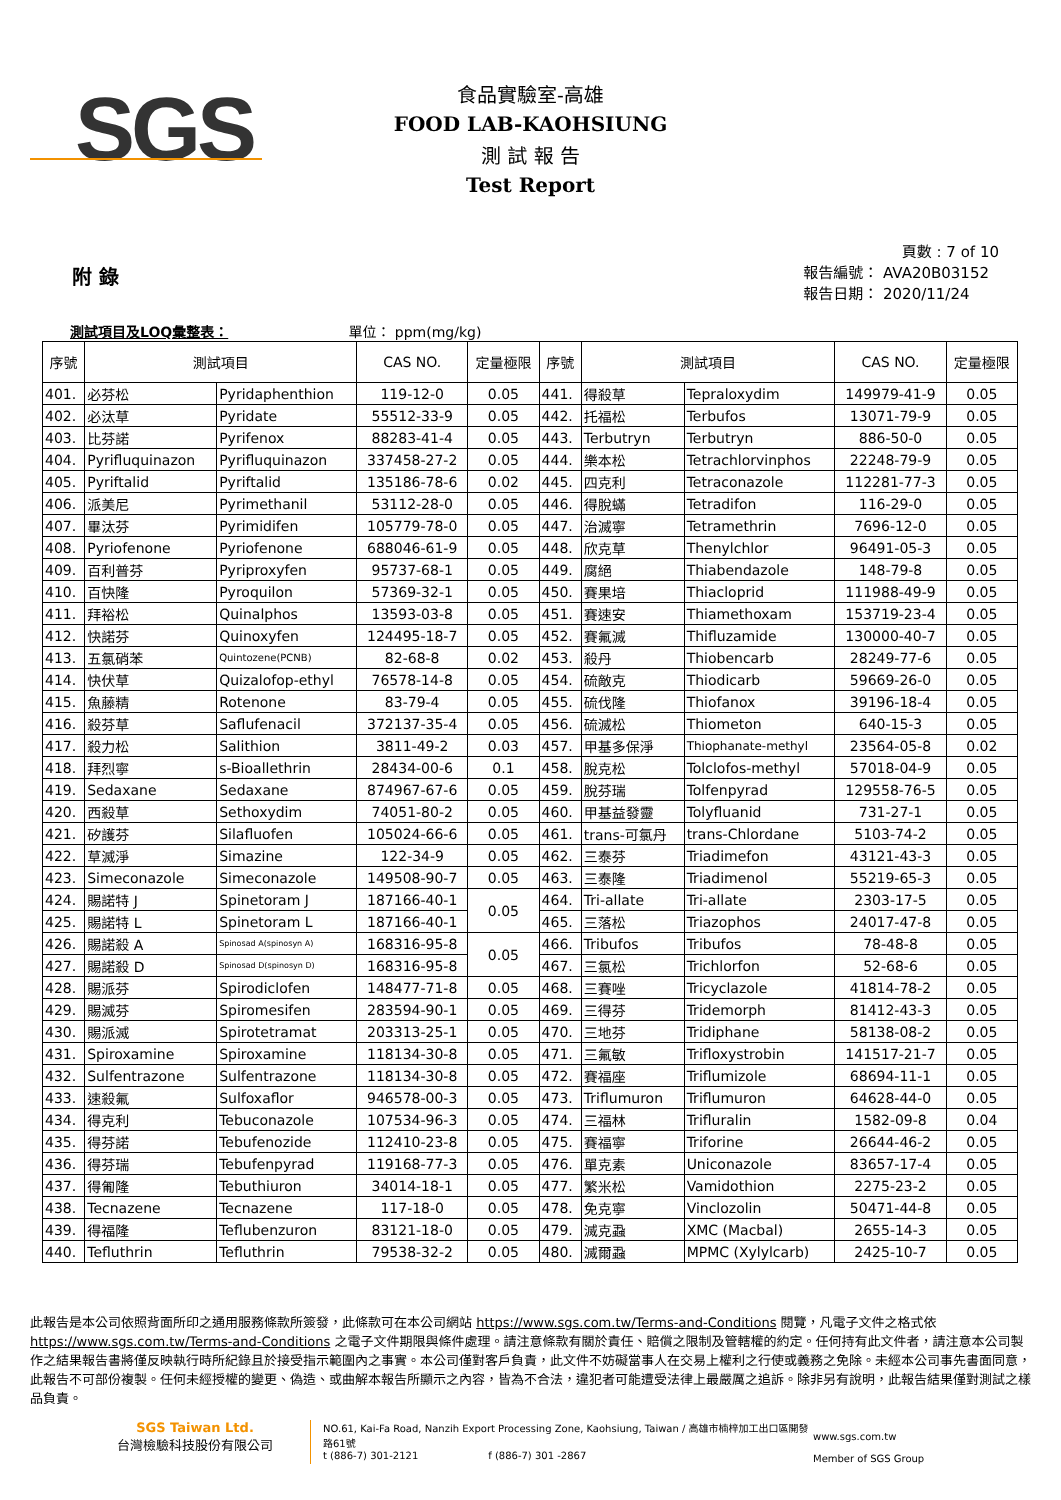SGS
食品實驗室-高雄
FOOD LAB-KAOHSIUNG
測 試 報 告
Test Report
頁數 : 7 of 10
附 錄
報告編號： AVA20B03152
報告日期： 2020/11/24
測試項目及LOQ彙整表： 單位： ppm(mg/kg)
| 序號 | 測試項目 | | CAS NO. | 定量極限 | 序號 | 測試項目 | | CAS NO. | 定量極限 |
| --- | --- | --- | --- | --- | --- | --- | --- | --- | --- |
| 401. | 必芬松 | Pyridaphenthion | 119-12-0 | 0.05 | 441. | 得殺草 | Tepraloxydim | 149979-41-9 | 0.05 |
| 402. | 必汰草 | Pyridate | 55512-33-9 | 0.05 | 442. | 托福松 | Terbufos | 13071-79-9 | 0.05 |
| 403. | 比芬諾 | Pyrifenox | 88283-41-4 | 0.05 | 443. | Terbutryn | Terbutryn | 886-50-0 | 0.05 |
| 404. | Pyrifluquinazon | Pyrifluquinazon | 337458-27-2 | 0.05 | 444. | 樂本松 | Tetrachlorvinphos | 22248-79-9 | 0.05 |
| 405. | Pyriftalid | Pyriftalid | 135186-78-6 | 0.02 | 445. | 四克利 | Tetraconazole | 112281-77-3 | 0.05 |
| 406. | 派美尼 | Pyrimethanil | 53112-28-0 | 0.05 | 446. | 得脫蟎 | Tetradifon | 116-29-0 | 0.05 |
| 407. | 畢汰芬 | Pyrimidifen | 105779-78-0 | 0.05 | 447. | 治滅寧 | Tetramethrin | 7696-12-0 | 0.05 |
| 408. | Pyriofenone | Pyriofenone | 688046-61-9 | 0.05 | 448. | 欣克草 | Thenylchlor | 96491-05-3 | 0.05 |
| 409. | 百利普芬 | Pyriproxyfen | 95737-68-1 | 0.05 | 449. | 腐絕 | Thiabendazole | 148-79-8 | 0.05 |
| 410. | 百快隆 | Pyroquilon | 57369-32-1 | 0.05 | 450. | 賽果培 | Thiacloprid | 111988-49-9 | 0.05 |
| 411. | 拜裕松 | Quinalphos | 13593-03-8 | 0.05 | 451. | 賽速安 | Thiamethoxam | 153719-23-4 | 0.05 |
| 412. | 快諾芬 | Quinoxyfen | 124495-18-7 | 0.05 | 452. | 賽氟滅 | Thifluzamide | 130000-40-7 | 0.05 |
| 413. | 五氯硝苯 | Quintozene(PCNB) | 82-68-8 | 0.02 | 453. | 殺丹 | Thiobencarb | 28249-77-6 | 0.05 |
| 414. | 快伏草 | Quizalofop-ethyl | 76578-14-8 | 0.05 | 454. | 硫敵克 | Thiodicarb | 59669-26-0 | 0.05 |
| 415. | 魚藤精 | Rotenone | 83-79-4 | 0.05 | 455. | 硫伐隆 | Thiofanox | 39196-18-4 | 0.05 |
| 416. | 殺芬草 | Saflufenacil | 372137-35-4 | 0.05 | 456. | 硫滅松 | Thiometon | 640-15-3 | 0.05 |
| 417. | 殺力松 | Salithion | 3811-49-2 | 0.03 | 457. | 甲基多保淨 | Thiophanate-methyl | 23564-05-8 | 0.02 |
| 418. | 拜烈寧 | s-Bioallethrin | 28434-00-6 | 0.1 | 458. | 脫克松 | Tolclofos-methyl | 57018-04-9 | 0.05 |
| 419. | Sedaxane | Sedaxane | 874967-67-6 | 0.05 | 459. | 脫芬瑞 | Tolfenpyrad | 129558-76-5 | 0.05 |
| 420. | 西殺草 | Sethoxydim | 74051-80-2 | 0.05 | 460. | 甲基益發靈 | Tolyfluanid | 731-27-1 | 0.05 |
| 421. | 矽護芬 | Silafluofen | 105024-66-6 | 0.05 | 461. | trans-可氯丹 | trans-Chlordane | 5103-74-2 | 0.05 |
| 422. | 草滅淨 | Simazine | 122-34-9 | 0.05 | 462. | 三泰芬 | Triadimefon | 43121-43-3 | 0.05 |
| 423. | Simeconazole | Simeconazole | 149508-90-7 | 0.05 | 463. | 三泰隆 | Triadimenol | 55219-65-3 | 0.05 |
| 424. | 賜諾特 J | Spinetoram J | 187166-40-1 | 0.05 | 464. | Tri-allate | Tri-allate | 2303-17-5 | 0.05 |
| 425. | 賜諾特 L | Spinetoram L | 187166-40-1 | | 465. | 三落松 | Triazophos | 24017-47-8 | 0.05 |
| 426. | 賜諾殺 A | Spinosad A(spinosyn A) | 168316-95-8 | 0.05 | 466. | Tribufos | Tribufos | 78-48-8 | 0.05 |
| 427. | 賜諾殺 D | Spinosad D(spinosyn D) | 168316-95-8 | | 467. | 三氯松 | Trichlorfon | 52-68-6 | 0.05 |
| 428. | 賜派芬 | Spirodiclofen | 148477-71-8 | 0.05 | 468. | 三賽唑 | Tricyclazole | 41814-78-2 | 0.05 |
| 429. | 賜滅芬 | Spiromesifen | 283594-90-1 | 0.05 | 469. | 三得芬 | Tridemorph | 81412-43-3 | 0.05 |
| 430. | 賜派滅 | Spirotetramat | 203313-25-1 | 0.05 | 470. | 三地芬 | Tridiphane | 58138-08-2 | 0.05 |
| 431. | Spiroxamine | Spiroxamine | 118134-30-8 | 0.05 | 471. | 三氟敏 | Trifloxystrobin | 141517-21-7 | 0.05 |
| 432. | Sulfentrazone | Sulfentrazone | 118134-30-8 | 0.05 | 472. | 賽福座 | Triflumizole | 68694-11-1 | 0.05 |
| 433. | 速殺氟 | Sulfoxaflor | 946578-00-3 | 0.05 | 473. | Triflumuron | Triflumuron | 64628-44-0 | 0.05 |
| 434. | 得克利 | Tebuconazole | 107534-96-3 | 0.05 | 474. | 三福林 | Trifluralin | 1582-09-8 | 0.04 |
| 435. | 得芬諾 | Tebufenozide | 112410-23-8 | 0.05 | 475. | 賽福寧 | Triforine | 26644-46-2 | 0.05 |
| 436. | 得芬瑞 | Tebufenpyrad | 119168-77-3 | 0.05 | 476. | 單克素 | Uniconazole | 83657-17-4 | 0.05 |
| 437. | 得匍隆 | Tebuthiuron | 34014-18-1 | 0.05 | 477. | 繁米松 | Vamidothion | 2275-23-2 | 0.05 |
| 438. | Tecnazene | Tecnazene | 117-18-0 | 0.05 | 478. | 免克寧 | Vinclozolin | 50471-44-8 | 0.05 |
| 439. | 得福隆 | Teflubenzuron | 83121-18-0 | 0.05 | 479. | 滅克蝨 | XMC (Macbal) | 2655-14-3 | 0.05 |
| 440. | Tefluthrin | Tefluthrin | 79538-32-2 | 0.05 | 480. | 滅爾蝨 | MPMC (Xylylcarb) | 2425-10-7 | 0.05 |
此報告是本公司依照背面所印之通用服務條款所簽發，此條款可在本公司網站 https://www.sgs.com.tw/Terms-and-Conditions 閱覽，凡電子文件之格式依 https://www.sgs.com.tw/Terms-and-Conditions 之電子文件期限與條件處理。請注意條款有關於責任、賠償之限制及管轄權的約定。任何持有此文件者，請注意本公司製作之結果報告書將僅反映執行時所紀錄且於接受指示範圍內之事實。本公司僅對客戶負責，此文件不妨礙當事人在交易上權利之行使或義務之免除。未經本公司事先書面同意，此報告不可部份複製。任何未經授權的變更、偽造、或曲解本報告所顯示之內容，皆為不合法，違犯者可能遭受法律上最嚴厲之追訴。除非另有說明，此報告結果僅對測試之樣品負責。
SGS Taiwan Ltd.
台灣檢驗科技股份有限公司
NO.61, Kai-Fa Road, Nanzih Export Processing Zone, Kaohsiung, Taiwan / 高雄市楠梓加工出口區開發路61號
t (886-7) 301-2121 f (886-7) 301 -2867
www.sgs.com.tw
Member of SGS Group